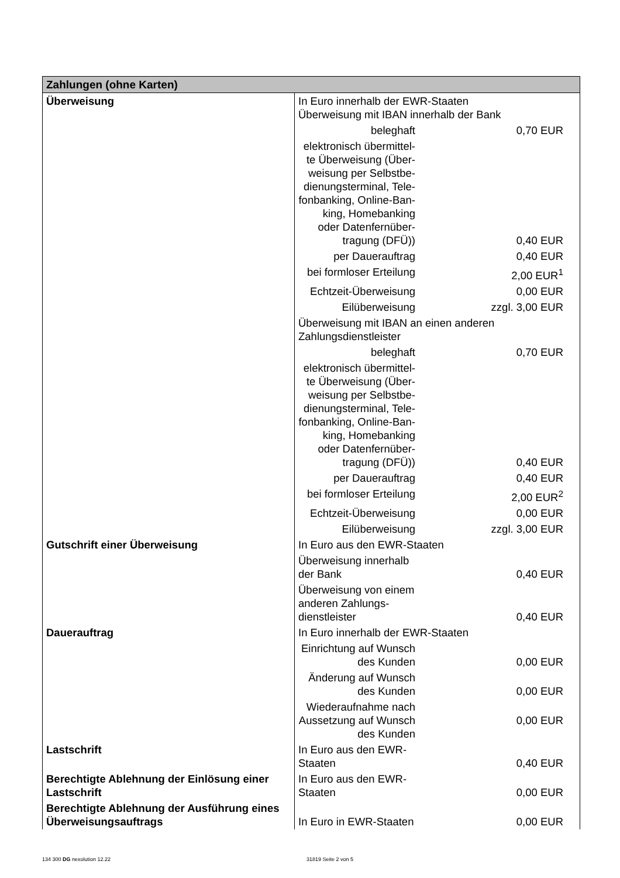| Zahlungen (ohne Karten) | | | |
| --- | --- | --- | --- |
| Überweisung | In Euro innerhalb der EWR-Staaten Überweisung mit IBAN innerhalb der Bank | | |
| | beleghaft | | 0,70 EUR |
| | elektronisch übermittel-te Überweisung (Über-weisung per Selbstbe-dienungsterminal, Tele-fonbanking, Online-Ban-king, Homebanking oder Datenfernüber-tragung (DFÜ)) | | 0,40 EUR |
| | per Dauerauftrag | | 0,40 EUR |
| | bei formloser Erteilung | | 2,00 EUR<sup>1</sup> |
| | Echtzeit-Überweisung | | 0,00 EUR |
| | Eilüberweisung | | zzgl. 3,00 EUR |
| | Überweisung mit IBAN an einen anderen Zahlungsdienstleister | | |
| | beleghaft | | 0,70 EUR |
| | elektronisch übermittel-te Überweisung (Über-weisung per Selbstbe-dienungsterminal, Tele-fonbanking, Online-Ban-king, Homebanking oder Datenfernüber-tragung (DFÜ)) | | 0,40 EUR |
| | per Dauerauftrag | | 0,40 EUR |
| | bei formloser Erteilung | | 2,00 EUR<sup>2</sup> |
| | Echtzeit-Überweisung | | 0,00 EUR |
| | Eilüberweisung | | zzgl. 3,00 EUR |
| Gutschrift einer Überweisung | In Euro aus den EWR-Staaten | | |
| | Überweisung innerhalb der Bank | | 0,40 EUR |
| | Überweisung von einem anderen Zahlungs-dienstleister | | 0,40 EUR |
| Dauerauftrag | In Euro innerhalb der EWR-Staaten | | |
| | Einrichtung auf Wunsch des Kunden | | 0,00 EUR |
| | Änderung auf Wunsch des Kunden | | 0,00 EUR |
| | Wiederaufnahme nach Aussetzung auf Wunsch des Kunden | | 0,00 EUR |
| Lastschrift | In Euro aus den EWR-Staaten | | 0,40 EUR |
| Berechtigte Ablehnung der Einlösung einer Lastschrift | In Euro aus den EWR-Staaten | | 0,00 EUR |
| Berechtigte Ablehnung der Ausführung eines Überweisungsauftrags | In Euro in EWR-Staaten | | 0,00 EUR |
134 300 DG nexolution 12.22 31819 Seite 2 von 5